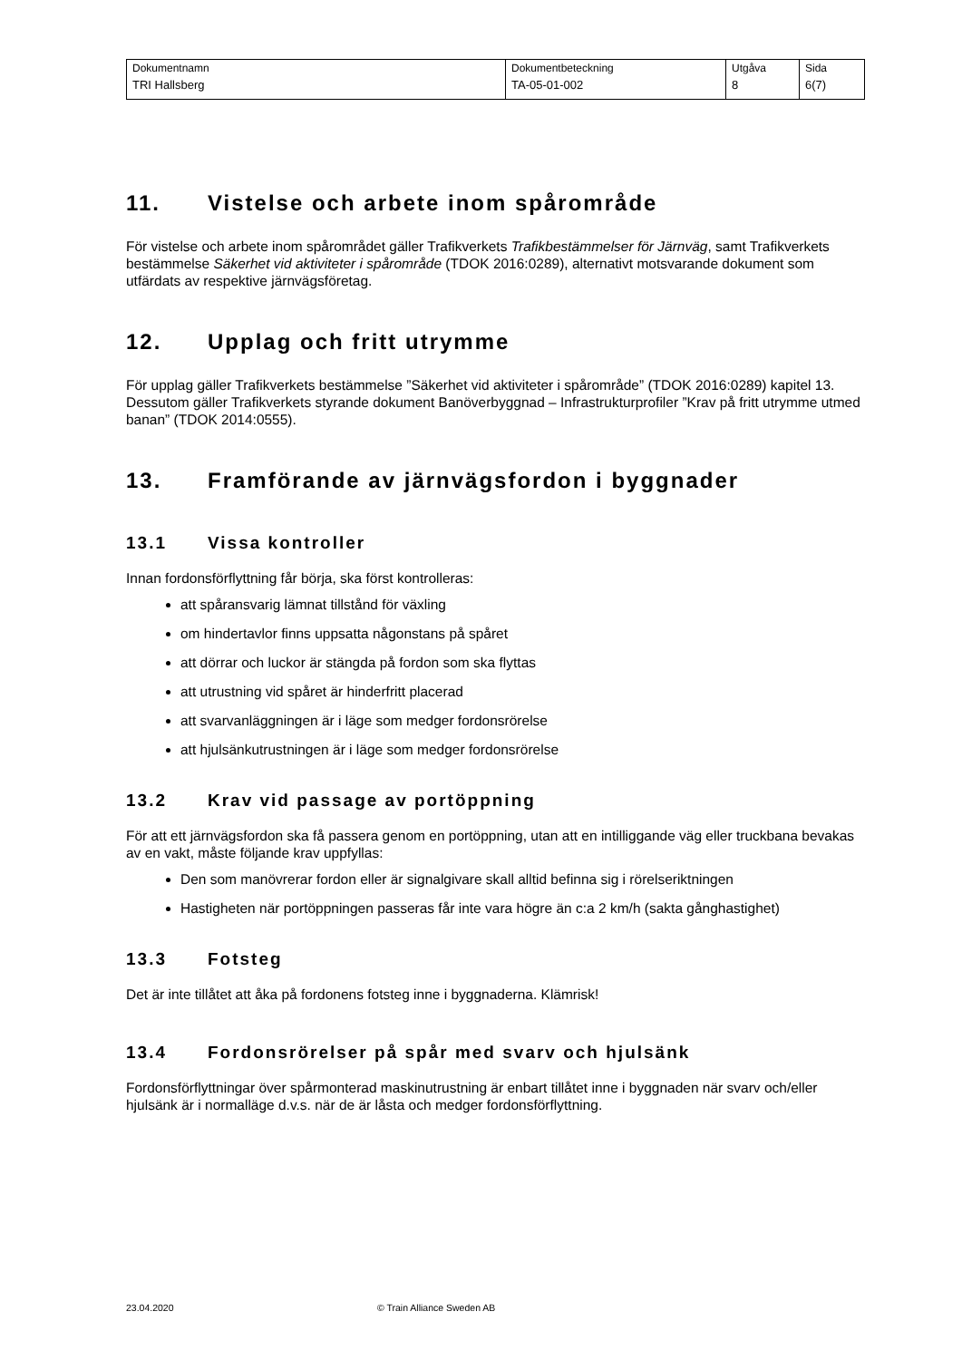| Dokumentnamn | Dokumentbeteckning | Utgåva | Sida |
| TRI Hallsberg | TA-05-01-002 | 8 | 6(7) |
11. Vistelse och arbete inom spårområde
För vistelse och arbete inom spårområdet gäller Trafikverkets Trafikbestämmelser för Järnväg, samt Trafikverkets bestämmelse Säkerhet vid aktiviteter i spårområde (TDOK 2016:0289), alternativt motsvarande dokument som utfärdats av respektive järnvägsföretag.
12. Upplag och fritt utrymme
För upplag gäller Trafikverkets bestämmelse ”Säkerhet vid aktiviteter i spårområde” (TDOK 2016:0289) kapitel 13. Dessutom gäller Trafikverkets styrande dokument Banöverbyggnad – Infrastrukturprofiler ”Krav på fritt utrymme utmed banan” (TDOK 2014:0555).
13. Framförande av järnvägsfordon i byggnader
13.1 Vissa kontroller
Innan fordonsförflyttning får börja, ska först kontrolleras:
att spåransvarig lämnat tillstånd för växling
om hindertavlor finns uppsatta någonstans på spåret
att dörrar och luckor är stängda på fordon som ska flyttas
att utrustning vid spåret är hinderfritt placerad
att svarvanläggningen är i läge som medger fordonsrörelse
att hjulsänkutrustningen är i läge som medger fordonsrörelse
13.2 Krav vid passage av portöppning
För att ett järnvägsfordon ska få passera genom en portöppning, utan att en intilliggande väg eller truckbana bevakas av en vakt, måste följande krav uppfyllas:
Den som manövrerar fordon eller är signalgivare skall alltid befinna sig i rörelseriktningen
Hastigheten när portöppningen passeras får inte vara högre än c:a 2 km/h (sakta gånghastighet)
13.3 Fotsteg
Det är inte tillåtet att åka på fordonens fotsteg inne i byggnaderna. Klämrisk!
13.4 Fordonsrörelser på spår med svarv och hjulsänk
Fordonsförflyttningar över spårmonterad maskinutrustning är enbart tillåtet inne i byggnaden när svarv och/eller hjulsänk är i normalläge d.v.s. när de är låsta och medger fordonsförflyttning.
23.04.2020 © Train Alliance Sweden AB